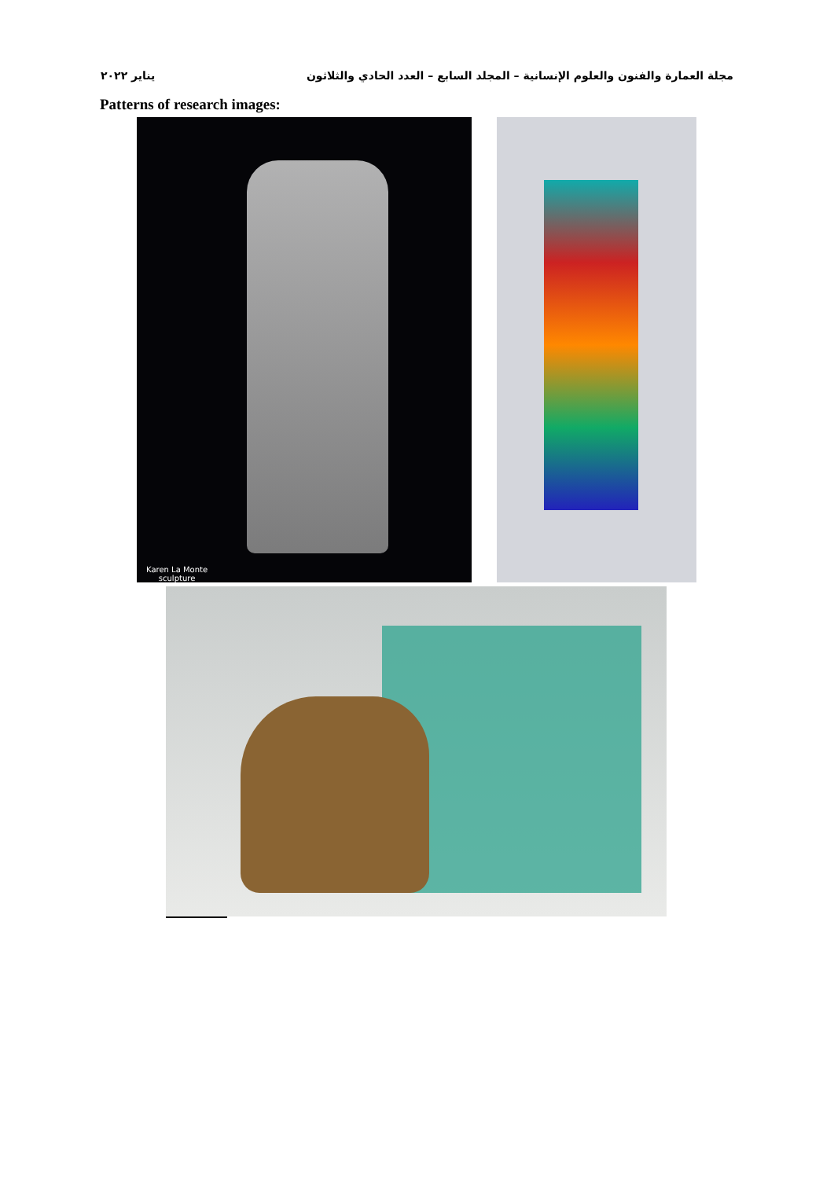مجلة العمارة والفنون والعلوم الإنسانية – المجلد السابع – العدد الحادي والثلاثون يناير ٢٠٢٢
Patterns of research images:
Karen La Monte
sculpture